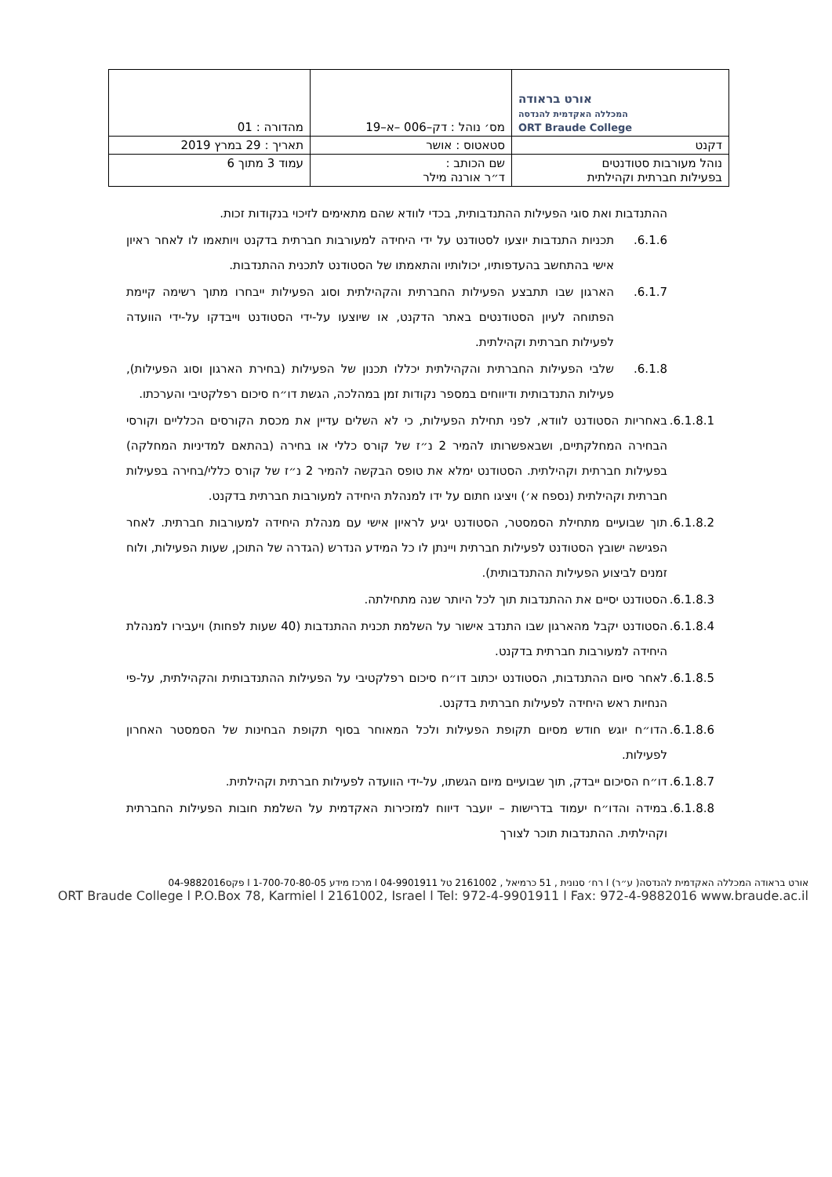| אורט בראודה המכללה האקדמית להנדסה ORT Braude College | מס׳ נוהל : דק–006 –א–19 | מהדורה : 01 |
| דקנט | סטאטוס : אושר | תאריך : 29 במרץ 2019 |
| נוהל מעורבות סטודנטים בפעילות חברתית וקהילתית | שם הכותב : ד״ר אורנה מילר | עמוד 3 מתוך 6 |
ההתנדבות ואת סוגי הפעילות ההתנדבותית, בכדי לוודא שהם מתאימים לזיכוי בנקודות זכות.
6.1.6. תכניות התנדבות יוצעו לסטודנט על ידי היחידה למעורבות חברתית בדקנט ויותאמו לו לאחר ראיון אישי בהתחשב בהעדפותיו, יכולותיו והתאמתו של הסטודנט לתכנית ההתנדבות.
6.1.7. הארגון שבו תתבצע הפעילות החברתית והקהילתית וסוג הפעילות ייבחרו מתוך רשימה קיימת הפתוחה לעיון הסטודנטים באתר הדקנט, או שיוצעו על-ידי הסטודנט וייבדקו על-ידי הוועדה לפעילות חברתית וקהילתית.
6.1.8. שלבי הפעילות החברתית והקהילתית יכללו תכנון של הפעילות (בחירת הארגון וסוג הפעילות), פעילות התנדבותית ודיווחים במספר נקודות זמן במהלכה, הגשת דו״ח סיכום רפלקטיבי והערכתו.
6.1.8.1.
באחריות הסטודנט לוודא, לפני תחילת הפעילות, כי לא השלים עדיין את מכסת הקורסים הכלליים וקורסי הבחירה המחלקתיים, ושבאפשרותו להמיר 2 נ״ז של קורס כללי או בחירה (בהתאם למדיניות המחלקה) בפעילות חברתית וקהילתית. הסטודנט ימלא את טופס הבקשה להמיר 2 נ״ז של קורס כללי/בחירה בפעילות חברתית וקהילתית (נספח א׳) ויציגו חתום על ידו למנהלת היחידה למעורבות חברתית בדקנט.
6.1.8.2.
תוך שבועיים מתחילת הסמסטר, הסטודנט יגיע לראיון אישי עם מנהלת היחידה למעורבות חברתית. לאחר הפגישה ישובץ הסטודנט לפעילות חברתית ויינתן לו כל המידע הנדרש (הגדרה של התוכן, שעות הפעילות, ולוח זמנים לביצוע הפעילות ההתנדבותית).
6.1.8.3.
הסטודנט יסיים את ההתנדבות תוך לכל היותר שנה מתחילתה.
6.1.8.4.
הסטודנט יקבל מהארגון שבו התנדב אישור על השלמת תכנית ההתנדבות (40 שעות לפחות) ויעבירו למנהלת היחידה למעורבות חברתית בדקנט.
6.1.8.5.
לאחר סיום ההתנדבות, הסטודנט יכתוב דו״ח סיכום רפלקטיבי על הפעילות ההתנדבותית והקהילתית, על-פי הנחיות ראש היחידה לפעילות חברתית בדקנט.
6.1.8.6.
הדו״ח יוגש חודש מסיום תקופת הפעילות ולכל המאוחר בסוף תקופת הבחינות של הסמסטר האחרון לפעילות.
6.1.8.7.
דו״ח הסיכום ייבדק, תוך שבועיים מיום הגשתו, על-ידי הוועדה לפעילות חברתית וקהילתית.
6.1.8.8.
במידה והדו״ח יעמוד בדרישות – יועבר דיווח למזכירות האקדמית על השלמת חובות הפעילות החברתית וקהילתית. ההתנדבות תוכר לצורך
אורט בראודה המכללה האקדמית להנדסה( ע״ר) l רח׳ סנונית , 51 כרמיאל , 2161002 טל 04-9901911 l מרכז מידע 1-700-70-80-05 l פקס04-9882016
ORT Braude College l P.O.Box 78, Karmiel l 2161002, Israel l Tel: 972-4-9901911 l Fax: 972-4-9882016 www.braude.ac.il